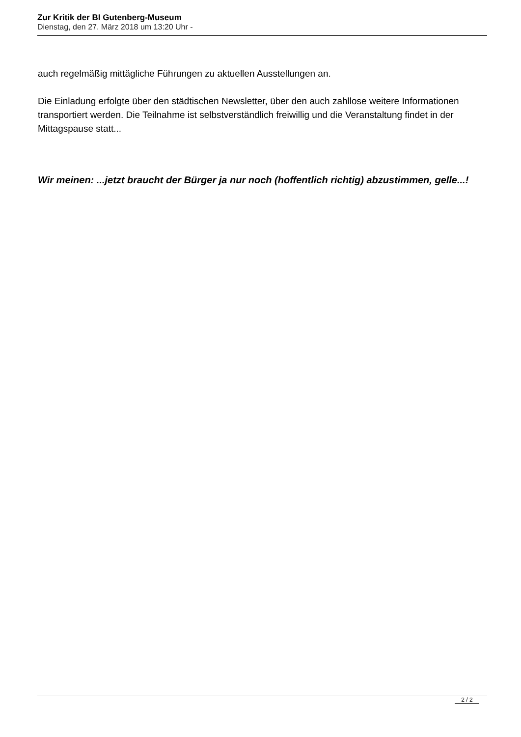Zur Kritik der BI Gutenberg-Museum
Dienstag, den 27. März 2018 um 13:20 Uhr -
auch regelmäßig mittägliche Führungen zu aktuellen Ausstellungen an.
Die Einladung erfolgte über den städtischen Newsletter, über den auch zahllose weitere Informationen transportiert werden. Die Teilnahme ist selbstverständlich freiwillig und die Veranstaltung findet in der Mittagspause statt...
Wir meinen: ...jetzt braucht der Bürger ja nur noch (hoffentlich richtig) abzustimmen, gelle...!
2 / 2